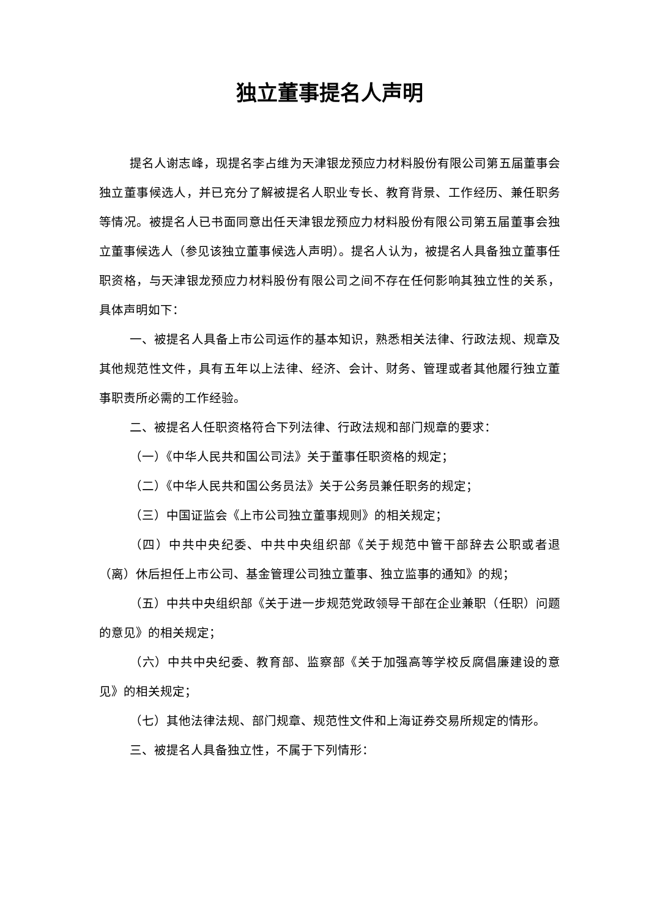独立董事提名人声明
提名人谢志峰，现提名李占维为天津银龙预应力材料股份有限公司第五届董事会独立董事候选人，并已充分了解被提名人职业专长、教育背景、工作经历、兼任职务等情况。被提名人已书面同意出任天津银龙预应力材料股份有限公司第五届董事会独立董事候选人（参见该独立董事候选人声明）。提名人认为，被提名人具备独立董事任职资格，与天津银龙预应力材料股份有限公司之间不存在任何影响其独立性的关系，具体声明如下：
一、被提名人具备上市公司运作的基本知识，熟悉相关法律、行政法规、规章及其他规范性文件，具有五年以上法律、经济、会计、财务、管理或者其他履行独立董事职责所必需的工作经验。
二、被提名人任职资格符合下列法律、行政法规和部门规章的要求：
（一）《中华人民共和国公司法》关于董事任职资格的规定；
（二）《中华人民共和国公务员法》关于公务员兼任职务的规定；
（三）中国证监会《上市公司独立董事规则》的相关规定；
（四）中共中央纪委、中共中央组织部《关于规范中管干部辞去公职或者退（离）休后担任上市公司、基金管理公司独立董事、独立监事的通知》的规；
（五）中共中央组织部《关于进一步规范党政领导干部在企业兼职（任职）问题的意见》的相关规定；
（六）中共中央纪委、教育部、监察部《关于加强高等学校反腐倡廉建设的意见》的相关规定；
（七）其他法律法规、部门规章、规范性文件和上海证券交易所规定的情形。
三、被提名人具备独立性，不属于下列情形：